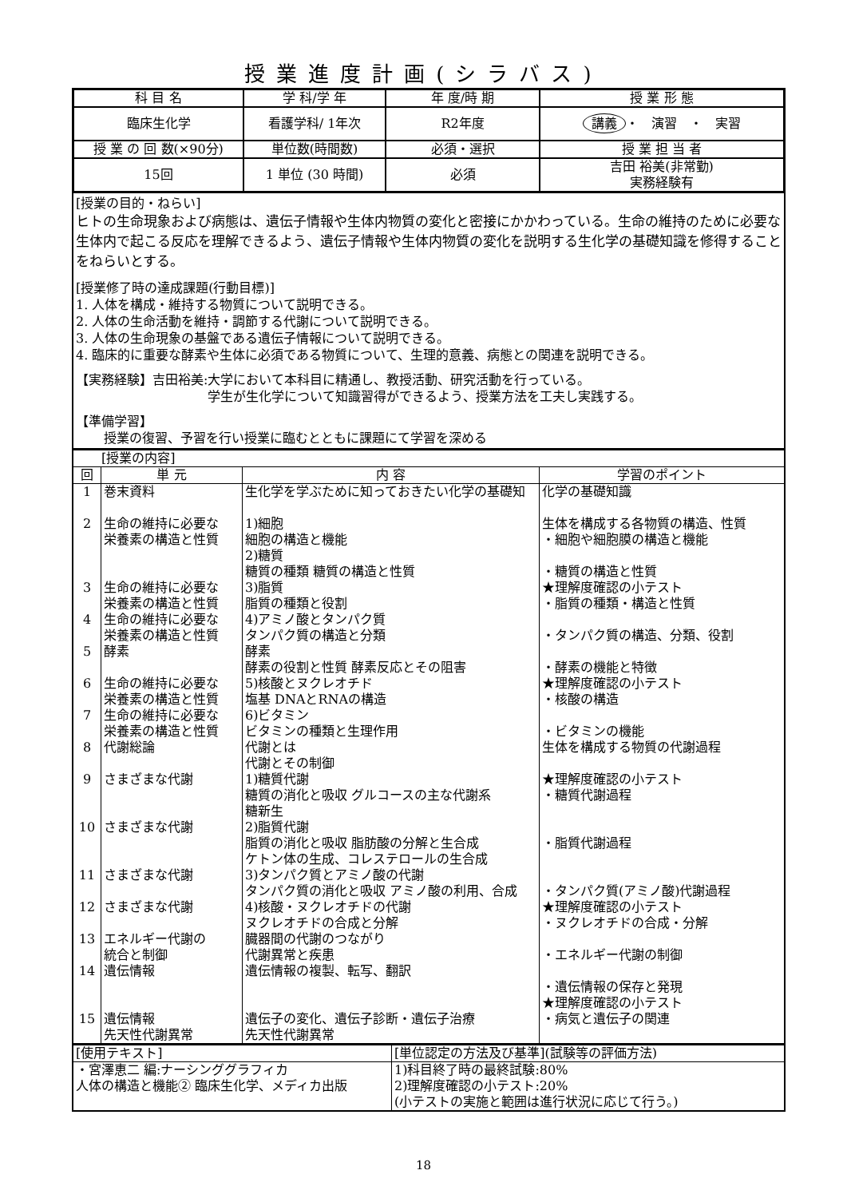授業進度計画(シラバス)
| 科 目 名 | 学 科/学 年 | 年 度/時 期 | 授 業 形 態 |
| --- | --- | --- | --- |
| 臨床生化学 | 看護学科/ 1年次 | R2年度 | 講義 ・ 演習 ・ 実習 |
| 授 業 の 回 数(×90分) | 単位数(時間数) | 必須・選択 | 授 業 担 当 者 |
| 15回 | 1 単位 (30 時間) | 必須 | 吉田 裕美(非常勤) 実務経験有 |
[授業の目的・ねらい]
ヒトの生命現象および病態は、遺伝子情報や生体内物質の変化と密接にかかわっている。生命の維持のために必要な生体内で起こる反応を理解できるよう、遺伝子情報や生体内物質の変化を説明する生化学の基礎知識を修得することをねらいとする。
[授業修了時の達成課題(行動目標)]
1. 人体を構成・維持する物質について説明できる。
2. 人体の生命活動を維持・調節する代謝について説明できる。
3. 人体の生命現象の基盤である遺伝子情報について説明できる。
4. 臨床的に重要な酵素や生体に必須である物質について、生理的意義、病態との関連を説明できる。
【実務経験】吉田裕美:大学において本科目に精通し、教授活動、研究活動を行っている。
学生が生化学について知識習得ができるよう、授業方法を工夫し実践する。
【準備学習】
授業の復習、予習を行い授業に臨むとともに課題にて学習を深める
| [授業の内容] | | | |
| 回 | 単 元 | 内 容 | 学習のポイント |
| 1 2 3 4 5 6 7 8 9 10 11 12 13 14 15 | 巻末資料 生命の維持に必要な 栄養素の構造と性質 生命の維持に必要な 栄養素の構造と性質 生命の維持に必要な 栄養素の構造と性質 酵素 生命の維持に必要な 栄養素の構造と性質 生命の維持に必要な 栄養素の構造と性質 代謝総論 さまざまな代謝 さまざまな代謝 さまざまな代謝 さまざまな代謝 エネルギー代謝の 統合と制御 遺伝情報 遺伝情報 先天性代謝異常 | 生化学を学ぶために知っておきたい化学の基礎知 1)細胞 細胞の構造と機能 2)糖質 糖質の種類 糖質の構造と性質 3)脂質 脂質の種類と役割 4)アミノ酸とタンパク質 タンパク質の構造と分類 酵素 酵素の役割と性質 酵素反応とその阻害 5)核酸とヌクレオチド 塩基 DNAとRNAの構造 6)ビタミン ビタミンの種類と生理作用 代謝とは 代謝とその制御 1)糖質代謝 糖質の消化と吸収 グルコースの主な代謝系 糖新生 2)脂質代謝 脂質の消化と吸収 脂肪酸の分解と生合成 ケトン体の生成、コレステロールの生合成 3)タンパク質とアミノ酸の代謝 タンパク質の消化と吸収 アミノ酸の利用、合成 4)核酸・ヌクレオチドの代謝 ヌクレオチドの合成と分解 臓器間の代謝のつながり 代謝異常と疾患 遺伝情報の複製、転写、翻訳 遺伝子の変化、遺伝子診断・遺伝子治療 先天性代謝異常 | 化学の基礎知識 生体を構成する各物質の構造、性質 ・細胞や細胞膜の構造と機能 ・糖質の構造と性質 ★理解度確認の小テスト ・脂質の種類・構造と性質 ・タンパク質の構造、分類、役割 ・酵素の機能と特徴 ★理解度確認の小テスト ・核酸の構造 ・ビタミンの機能 生体を構成する物質の代謝過程 ★理解度確認の小テスト ・糖質代謝過程 ・脂質代謝過程 ・タンパク質(アミノ酸)代謝過程 ★理解度確認の小テスト ・ヌクレオチドの合成・分解 ・エネルギー代謝の制御 ・遺伝情報の保存と発現 ★理解度確認の小テスト ・病気と遺伝子の関連 |
| [使用テキスト] | [単位認定の方法及び基準](試験等の評価方法) |
| ・宮澤恵二 編:ナーシンググラフィカ 人体の構造と機能② 臨床生化学、メディカ出版 | 1)科目終了時の最終試験:80% 2)理解度確認の小テスト:20% (小テストの実施と範囲は進行状況に応じて行う。) |
18